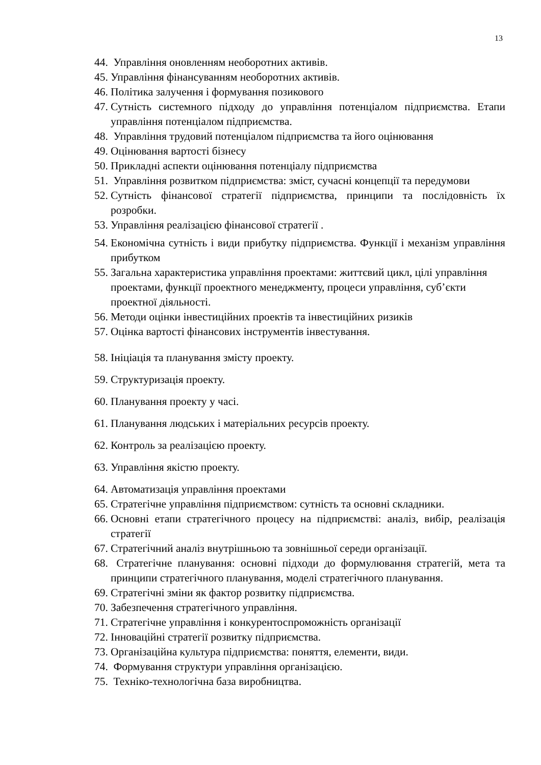13
44. Управління оновленням необоротних активів.
45. Управління фінансуванням необоротних активів.
46. Політика залучення і формування позикового
47. Сутність системного підходу до управління потенціалом підприємства. Етапи управління потенціалом підприємства.
48. Управління трудовий потенціалом підприємства та його оцінювання
49. Оцінювання вартості бізнесу
50. Прикладні аспекти оцінювання потенціалу підприємства
51. Управління розвитком підприємства: зміст, сучасні концепції та передумови
52. Сутність фінансової стратегії підприємства, принципи та послідовність їх розробки.
53. Управління реалізацією фінансової стратегії .
54. Економічна сутність і види прибутку підприємства. Функції і механізм управління прибутком
55. Загальна характеристика управління проектами: життєвий цикл, цілі управління проектами, функції проектного менеджменту, процеси управління, суб’єкти проектної діяльності.
56. Методи оцінки інвестиційних проектів та інвестиційних ризиків
57. Оцінка вартості фінансових інструментів інвестування.
58. Ініціація та планування змісту проекту.
59. Структуризація проекту.
60. Планування проекту у часі.
61. Планування людських і матеріальних ресурсів проекту.
62. Контроль за реалізацією проекту.
63. Управління якістю проекту.
64. Автоматизація управління проектами
65. Стратегічне управління підприємством: сутність та основні складники.
66. Основні етапи стратегічного процесу на підприємстві: аналіз, вибір, реалізація стратегії
67. Стратегічний аналіз внутрішньою та зовнішньої середи організації.
68. Стратегічне планування: основні підходи до формулювання стратегій, мета та принципи стратегічного планування, моделі стратегічного планування.
69. Стратегічні зміни як фактор розвитку підприємства.
70. Забезпечення стратегічного управління.
71. Стратегічне управління і конкурентоспроможність організації
72. Інноваційні стратегії розвитку підприємства.
73. Організаційна культура підприємства: поняття, елементи, види.
74. Формування структури управління організацією.
75. Техніко-технологічна база виробництва.